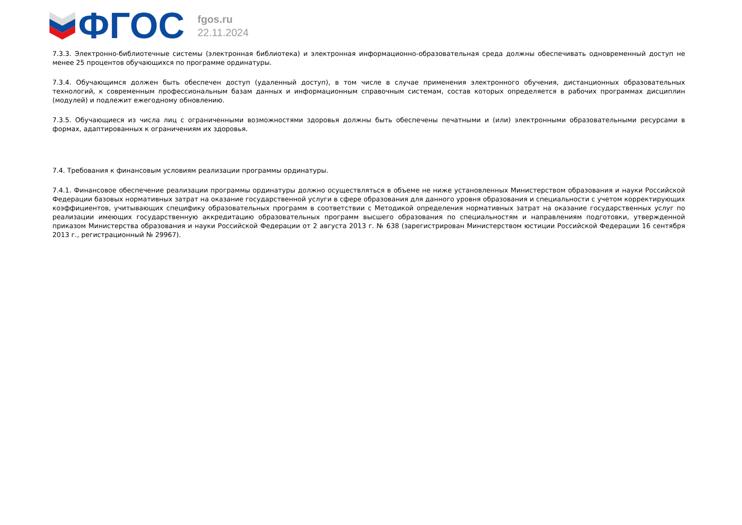ФГОС
fgos.ru
22.11.2024
7.3.3. Электронно-библиотечные системы (электронная библиотека) и электронная информационно-образовательная среда должны обеспечивать одновременный доступ не менее 25 процентов обучающихся по программе ординатуры.
7.3.4. Обучающимся должен быть обеспечен доступ (удаленный доступ), в том числе в случае применения электронного обучения, дистанционных образовательных технологий, к современным профессиональным базам данных и информационным справочным системам, состав которых определяется в рабочих программах дисциплин (модулей) и подлежит ежегодному обновлению.
7.3.5. Обучающиеся из числа лиц с ограниченными возможностями здоровья должны быть обеспечены печатными и (или) электронными образовательными ресурсами в формах, адаптированных к ограничениям их здоровья.
7.4. Требования к финансовым условиям реализации программы ординатуры.
7.4.1. Финансовое обеспечение реализации программы ординатуры должно осуществляться в объеме не ниже установленных Министерством образования и науки Российской Федерации базовых нормативных затрат на оказание государственной услуги в сфере образования для данного уровня образования и специальности с учетом корректирующих коэффициентов, учитывающих специфику образовательных программ в соответствии с Методикой определения нормативных затрат на оказание государственных услуг по реализации имеющих государственную аккредитацию образовательных программ высшего образования по специальностям и направлениям подготовки, утвержденной приказом Министерства образования и науки Российской Федерации от 2 августа 2013 г. № 638 (зарегистрирован Министерством юстиции Российской Федерации 16 сентября 2013 г., регистрационный № 29967).